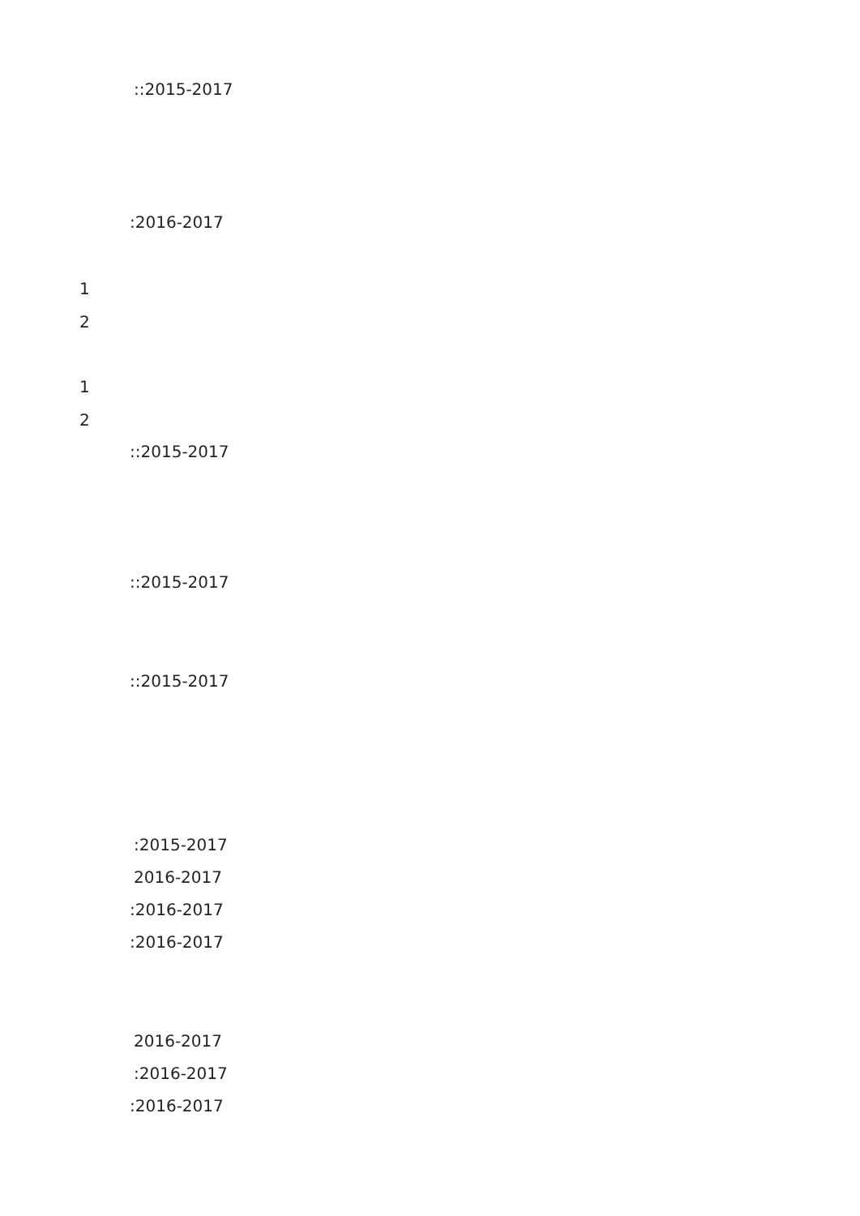::2015-2017
:2016-2017
1
2
1
2
::2015-2017
::2015-2017
::2015-2017
:2015-2017
2016-2017
:2016-2017
:2016-2017
2016-2017
:2016-2017
:2016-2017